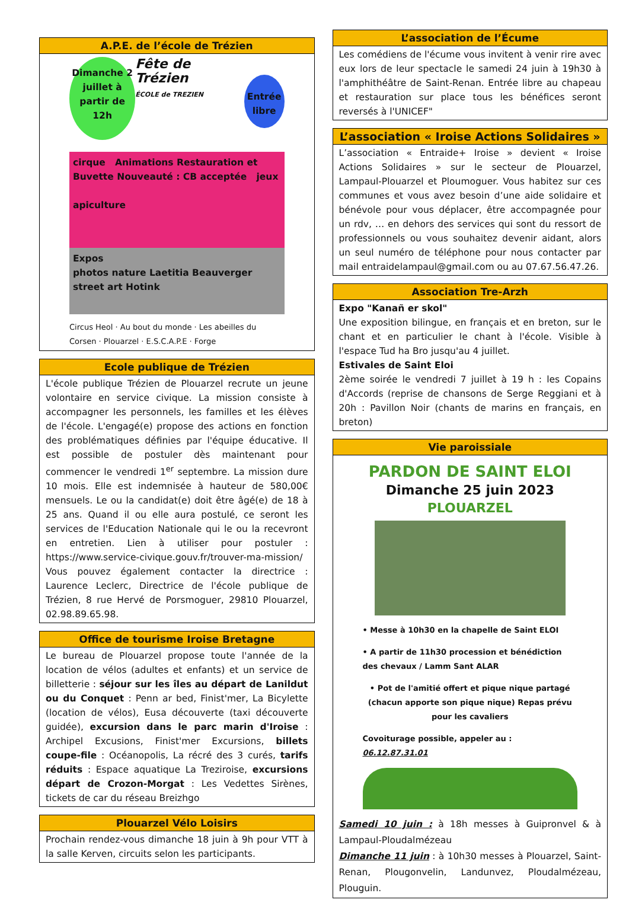A.P.E. de l’école de Trézien
Dimanche 2 juillet à partir de 12h
Fête de Trézien
ÉCOLE de TREZIEN
Entrée libre
cirque Animations Restauration et Buvette Nouveauté : CB acceptée jeux
apiculture
Expos
photos nature Laetitia Beauverger street art Hotink
Circus Heol · Au bout du monde · Les abeilles du Corsen · Plouarzel · E.S.C.A.P.E · Forge
Ecole publique de Trézien
L'école publique Trézien de Plouarzel recrute un jeune volontaire en service civique. La mission consiste à accompagner les personnels, les familles et les élèves de l'école. L'engagé(e) propose des actions en fonction des problématiques définies par l'équipe éducative. Il est possible de postuler dès maintenant pour commencer le vendredi 1<sup>er</sup> septembre. La mission dure 10 mois. Elle est indemnisée à hauteur de 580,00€ mensuels. Le ou la candidat(e) doit être âgé(e) de 18 à 25 ans. Quand il ou elle aura postulé, ce seront les services de l'Education Nationale qui le ou la recevront en entretien. Lien à utiliser pour postuler : https://www.service-civique.gouv.fr/trouver-ma-mission/ Vous pouvez également contacter la directrice : Laurence Leclerc, Directrice de l'école publique de Trézien, 8 rue Hervé de Porsmoguer, 29810 Plouarzel, 02.98.89.65.98.
Office de tourisme Iroise Bretagne
Le bureau de Plouarzel propose toute l'année de la location de vélos (adultes et enfants) et un service de billetterie : séjour sur les îles au départ de Lanildut ou du Conquet : Penn ar bed, Finist'mer, La Bicylette (location de vélos), Eusa découverte (taxi découverte guidée), excursion dans le parc marin d'Iroise : Archipel Excusions, Finist'mer Excursions, billets coupe-file : Océanopolis, La récré des 3 curés, tarifs réduits : Espace aquatique La Treziroise, excursions départ de Crozon-Morgat : Les Vedettes Sirènes, tickets de car du réseau Breizhgo
Plouarzel Vélo Loisirs
Prochain rendez-vous dimanche 18 juin à 9h pour VTT à la salle Kerven, circuits selon les participants.
L’association de l’Écume
Les comédiens de l'écume vous invitent à venir rire avec eux lors de leur spectacle le samedi 24 juin à 19h30 à l'amphithéâtre de Saint-Renan. Entrée libre au chapeau et restauration sur place tous les bénéfices seront reversés à l'UNICEF"
L’association « Iroise Actions Solidaires »
L’association « Entraide+ Iroise » devient « Iroise Actions Solidaires » sur le secteur de Plouarzel, Lampaul-Plouarzel et Ploumoguer. Vous habitez sur ces communes et vous avez besoin d’une aide solidaire et bénévole pour vous déplacer, être accompagnée pour un rdv, … en dehors des services qui sont du ressort de professionnels ou vous souhaitez devenir aidant, alors un seul numéro de téléphone pour nous contacter par mail entraidelampaul@gmail.com ou au 07.67.56.47.26.
Association Tre-Arzh
Expo "Kanañ er skol"
Une exposition bilingue, en français et en breton, sur le chant et en particulier le chant à l'école. Visible à l'espace Tud ha Bro jusqu'au 4 juillet.
Estivales de Saint Eloi
2ème soirée le vendredi 7 juillet à 19 h : les Copains d'Accords (reprise de chansons de Serge Reggiani et à 20h : Pavillon Noir (chants de marins en français, en breton)
Vie paroissiale
PARDON DE SAINT ELOI
Dimanche 25 juin 2023
PLOUARZEL
• Messe à 10h30 en la chapelle de Saint ELOI
• A partir de 11h30 procession et bénédiction des chevaux / Lamm Sant ALAR
• Pot de l'amitié offert et pique nique partagé (chacun apporte son pique nique) Repas prévu pour les cavaliers
Covoiturage possible, appeler au : 06.12.87.31.01
Samedi 10 juin : à 18h messes à Guipronvel & à Lampaul-Ploudalmézeau
Dimanche 11 juin : à 10h30 messes à Plouarzel, Saint-Renan, Plougonvelin, Landunvez, Ploudalmézeau, Plouguin.